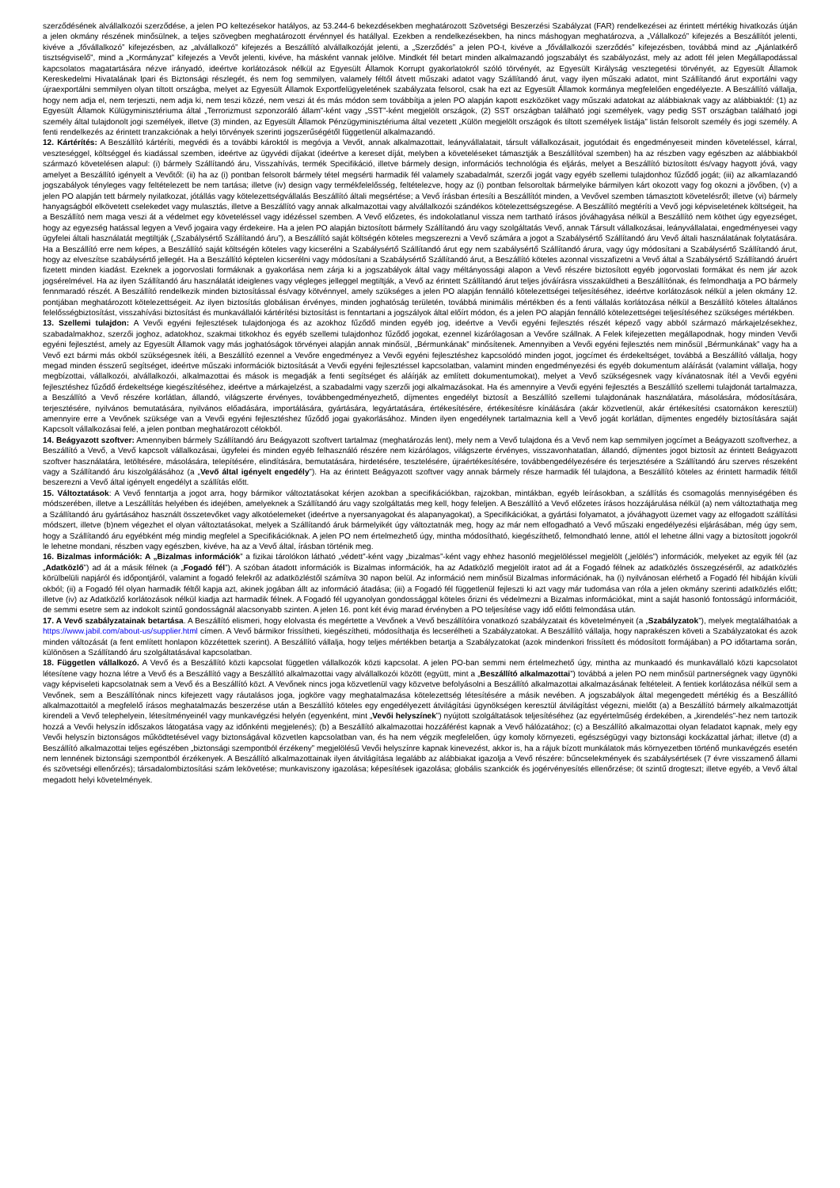szerződésének alvállalkozói szerződése, a jelen PO keltezésekor hatályos, az 53.244-6 bekezdésekben meghatározott Szövetségi Beszerzési Szabályzat (FAR) rendelkezései az érintett mértékig hivatkozás útján a jelen okmány részének minősülnek, a teljes szövegben meghatározott érvénnyel és hatállyal. Ezekben a rendelkezésekben, ha nincs máshogyan meghatározva, a „Vállalkozó” kifejezés a Beszállítót jelenti, kivéve a „fővállalkozó” kifejezésben, az „alvállalkozó” kifejezés a Beszállító alvállalkozóját jelenti, a „Szerződés” a jelen PO-t, kivéve a „fővállalkozói szerződés” kifejezésben, továbbá mind az „Ajánlatkérő tisztségviselő”, mind a „Kormányzat” kifejezés a Vevőt jelenti, kivéve, ha másként vannak jelölve. Mindkét fél betart minden alkalmazandó jogszabályt és szabályozást, mely az adott fél jelen Megállapodással kapcsolatos magatartására nézve irányadó, ideértve korlátozások nélkül az Egyesült Államok Korrupt gyakorlatokról szóló törvényét, az Egyesült Királyság vesztegetési törvényét, az Egyesült Államok Kereskedelmi Hivatalának Ipari és Biztonsági részlegét, és nem fog semmilyen, valamely féltől átvett műszaki adatot vagy Szállítandó árut, vagy ilyen műszaki adatot, mint Szállítandó árut exportálni vagy újraexportálni semmilyen olyan tiltott országba, melyet az Egyesült Államok Exportfelügyeletének szabályzata felsorol, csak ha ezt az Egyesült Államok kormánya megfelelően engedélyezte. A Beszállító vállalja, hogy nem adja el, nem terjeszti, nem adja ki, nem teszi közzé, nem veszi át és más módon sem továbbítja a jelen PO alapján kapott eszközöket vagy műszaki adatokat az alábbiaknak vagy az alábbiaktól: (1) az Egyesült Államok Külügyminisztériuma által „Terrorizmust szponzoráló állam”-ként vagy „SST”-ként megjelölt országok, (2) SST országban található jogi személyek, vagy pedig SST országban található jogi személy által tulajdonolt jogi személyek, illetve (3) minden, az Egyesült Államok Pénzügyminisztériuma által vezetett „Külön megjelölt országok és tiltott személyek listája” listán felsorolt személy és jogi személy. A fenti rendelkezés az érintett tranzakciónak a helyi törvények szerinti jogszerűségétől függetlenül alkalmazandó.
12. Kártérítés: A Beszállító kártéríti, megvédi és a további károktól is megóvja a Vevőt, annak alkalmazottait, leányvállalatait, társult vállalkozásait, jogutódait és engedményeseit minden követeléssel, kárral, veszteséggel, költséggel és kiadással szemben, ideértve az ügyvédi díjakat (ideértve a kereset díját, melyben a követeléseket támasztják a Beszállítóval szemben) ha az részben vagy egészben az alábbiakból származó követelésen alapul: (i) bármely Szállítandó áru, Visszahívás, termék Specifikáció, illetve bármely design, információs technológia és eljárás, melyet a Beszállító biztosított és/vagy hagyott jóvá, vagy amelyet a Beszállító igényelt a Vevőtől: (ii) ha az (i) pontban felsorolt bármely tétel megsérti harmadik fél valamely szabadalmát, szerzői jogát vagy egyéb szellemi tulajdonhoz fűződő jogát; (iii) az alkamlazandó jogszabályok tényleges vagy feltételezett be nem tartása; illetve (iv) design vagy termékfelelősség, feltételezve, hogy az (i) pontban felsoroltak bármelyike bármilyen kárt okozott vagy fog okozni a jövőben, (v) a jelen PO alapján tett bármely nyilatkozat, jótállás vagy kötelezettségvállalás Beszállító általi megsértése; a Vevő írásban értesíti a Beszállítót minden, a Vevővel szemben támasztott követelésről; illetve (vi) bármely hanyagságból elkövetett cselekedet vagy mulasztás, illetve a Beszállító vagy annak alkalmazottai vagy alvállalkozói szándékos kötelezettségszegése. A Beszállító megtéríti a Vevő jogi képviseletének költségeit, ha a Beszállító nem maga veszi át a védelmet egy követeléssel vagy idézéssel szemben. A Vevő előzetes, és indokolatlanul vissza nem tartható írásos jóváhagyása nélkül a Beszállító nem köthet úgy egyezséget, hogy az egyezség hatással legyen a Vevő jogaira vagy érdekeire. Ha a jelen PO alapján biztosított bármely Szállítandó áru vagy szolgáltatás Vevő, annak Társult vállalkozásai, leányvállalatai, engedményesei vagy ügyfelei általi használatát megtiltják („Szabálysértő Szállítandó áru”), a Beszállító saját költségén köteles megszerezni a Vevő számára a jogot a Szabálysértő Szállítandó áru Vevő általi használatának folytatására. Ha a Beszállító erre nem képes, a Beszállító saját költségén köteles vagy kicserélni a Szabálysértő Szállítandó árut egy nem szabálysértő Szállítandó árura, vagy úgy módosítani a Szabálysértő Szállítandó árut, hogy az elveszítse szabálysértő jellegét. Ha a Beszállító képtelen kicserélni vagy módosítani a Szabálysértő Szállítandó árut, a Beszállító köteles azonnal visszafizetni a Vevő által a Szabálysértő Szállítandó áruért fizetett minden kiadást. Ezeknek a jogorvoslati formáknak a gyakorlása nem zárja ki a jogszabályok által vagy méltányossági alapon a Vevő részére biztosított egyéb jogorvoslati formákat és nem jár azok jogsérelmével. Ha az ilyen Szállítandó áru használatát ideiglenes vagy végleges jelleggel megtiltják, a Vevő az érintett Szállítandó árut teljes jóváírásra visszaküldheti a Beszállítónak, és felmondhatja a PO bármely fennmaradó részét. A Beszállító rendelkezik minden biztosítással és/vagy kötvénnyel, amely szükséges a jelen PO alapján fennálló kötelezettségei teljesítéséhez, ideértve korlátozások nélkül a jelen okmány 12. pontjában meghatározott kötelezettségeit. Az ilyen biztosítás globálisan érvényes, minden joghatóság területén, továbbá minimális mértékben és a fenti vállalás korlátozása nélkül a Beszállító köteles általános felelősségbiztosítást, visszahívási biztosítást és munkavállalói kártérítési biztosítást is fenntartani a jogszályok által előírt módon, és a jelen PO alapján fennálló kötelezettségei teljesítéséhez szükséges mértékben.
13. Szellemi tulajdon: A Vevői egyéni fejlesztések tulajdonjoga és az azokhoz fűződő minden egyéb jog, ideértve a Vevői egyéni fejlesztés részét képező vagy abból származó márkajelzésekhez, szabadalmakhoz, szerzői joghoz, adatokhoz, szakmai titkokhoz és egyéb szellemi tulajdonhoz fűződő jogokat, ezennel kizárólagosan a Vevőre szállnak. A Felek kifejezetten megállapodnak, hogy minden Vevői egyéni fejlesztést, amely az Egyesült Államok vagy más joghatóságok törvényei alapján annak minősül, „Bérmunkának” minősítenek. Amennyiben a Vevői egyéni fejlesztés nem minősül „Bérmunkának” vagy ha a Vevő ezt bármi más okból szükségesnek ítéli, a Beszállító ezennel a Vevőre engedményez a Vevői egyéni fejlesztéshez kapcsolódó minden jogot, jogcímet és érdekeltséget, továbbá a Beszállító vállalja, hogy megad minden ésszerű segítséget, ideértve műszaki információk biztosítását a Vevői egyéni fejlesztéssel kapcsolatban, valamint minden engedményezési és egyéb dokumentum aláírását (valamint vállalja, hogy megbízottai, vállalkozói, alvállalkozói, alkalmazottai és mások is megadják a fenti segítséget és aláírják az említett dokumentumokat), melyet a Vevő szükségesnek vagy kívánatosnak ítél a Vevői egyéni fejlesztéshez fűződő érdekeltsége kiegészítéséhez, ideértve a márkajelzést, a szabadalmi vagy szerzői jogi alkalmazásokat. Ha és amennyire a Vevői egyéni fejlesztés a Beszállító szellemi tulajdonát tartalmazza, a Beszállító a Vevő részére korlátlan, állandó, világszerte érvényes, továbbengedményezhető, díjmentes engedélyt biztosít a Beszállító szellemi tulajdonának használatára, másolására, módosítására, terjesztésére, nyilvános bemutatására, nyilvános előadására, importálására, gyártására, legyártatására, értékesítésére, értékesítésre kínálására (akár közvetlenül, akár értékesítési csatornákon keresztül) amennyire erre a Vevőnek szüksége van a Vevői egyéni fejlesztéshez fűződő jogai gyakorlásához. Minden ilyen engedélynek tartalmaznia kell a Vevő jogát korlátlan, díjmentes engedély biztosítására saját Kapcsolt vállalkozásai felé, a jelen pontban meghatározott célokból.
14. Beágyazott szoftver: Amennyiben bármely Szállítandó áru Beágyazott szoftvert tartalmaz (meghatározás lent), mely nem a Vevő tulajdona és a Vevő nem kap semmilyen jogcímet a Beágyazott szoftverhez, a Beszállító a Vevő, a Vevő kapcsolt vállalkozásai, ügyfelei és minden egyéb felhasználó részére nem kizárólagos, világszerte érvényes, visszavonhatatlan, állandó, díjmentes jogot biztosít az érintett Beágyazott szoftver használatára, letöltésére, másolására, telepítésére, elindítására, bemutatására, hirdetésére, tesztelésére, újraértékesítésére, továbbengedélyezésére és terjesztésére a Szállítandó áru szerves részeként vagy a Szállítandó áru kiszolgálásához (a „Vevő által igényelt engedély”). Ha az érintett Beágyazott szoftver vagy annak bármely része harmadik fél tulajdona, a Beszállító köteles az érintett harmadik féltől beszerezni a Vevő által igényelt engedélyt a szállítás előtt.
15. Változtatások: A Vevő fenntartja a jogot arra, hogy bármikor változtatásokat kérjen azokban a specifikációkban, rajzokban, mintákban, egyéb leírásokban, a szállítás és csomagolás mennyiségében és módszerében, illetve a Leszállítás helyében és idejében, amelyeknek a Szállítandó áru vagy szolgáltatás meg kell, hogy feleljen. A Beszállító a Vevő előzetes írásos hozzájárulása nélkül (a) nem változtathatja meg a Szállítandó áru gyártásához használt összetevőket vagy alkotóelemeket (ideértve a nyersanyagokat és alapanyagokat), a Specifikációkat, a gyártási folyamatot, a jóváhagyott üzemet vagy az elfogadott szállítási módszert, illetve (b)nem végezhet el olyan változtatásokat, melyek a Szállítandó áruk bármelyikét úgy változtatnák meg, hogy az már nem elfogadható a Vevő műszaki engedélyezési eljárásában, még úgy sem, hogy a Szállítandó áru egyébként még mindig megfelel a Specifikációknak. A jelen PO nem értelmezhető úgy, mintha módosítható, kiegészíthető, felmondható lenne, attól el lehetne állni vagy a biztosított jogokról le lehetne mondani, részben vagy egészben, kivéve, ha az a Vevő által, írásban történik meg.
16. Bizalmas információk: A „Bizalmas információk” a fizikai tárolókon látható „védett”-ként vagy „bizalmas”-ként vagy ehhez hasonló megjelöléssel megjelölt („jelölés”) információk, melyeket az egyik fél (az „Adatközlő”) ad át a másik félnek (a „Fogadó fél”). A szóban átadott információk is Bizalmas információk, ha az Adatközlő megjelölt iratot ad át a Fogadó félnek az adatközlés összegzéséről, az adatközlés körülbelüli napjáról és időpontjáról, valamint a fogadó felekről az adatközléstől számítva 30 napon belül. Az információ nem minősül Bizalmas információnak, ha (i) nyilvánosan elérhető a Fogadó fél hibáján kívüli okból; (ii) a Fogadó fél olyan harmadik féltől kapja azt, akinek jogában állt az információ átadása; (iii) a Fogadó fél függetlenül fejleszti ki azt vagy már tudomása van róla a jelen okmány szerinti adatközlés előtt; illetve (iv) az Adatközlő korlátozások nélkül kiadja azt harmadik félnek. A Fogadó fél ugyanolyan gondossággal köteles őrizni és védelmezni a Bizalmas információkat, mint a saját hasonló fontosságú információit, de semmi esetre sem az indokolt szintű gondosságnál alacsonyabb szinten. A jelen 16. pont két évig marad érvényben a PO teljesítése vagy idő előtti felmondása után.
17. A Vevő szabályzatainak betartása. A Beszállító elismeri, hogy elolvasta és megértette a Vevőnek a Vevő beszállítóira vonatkozó szabályzatait és követelményeit (a „Szabályzatok”), melyek megtalálhatóak a https://www.jabil.com/about-us/supplier.html címen. A Vevő bármikor frissítheti, kiegészítheti, módosíthatja és lecserélheti a Szabályzatokat. A Beszállító vállalja, hogy naprakészen követi a Szabályzatokat és azok minden változását (a fent említett honlapon közzétettek szerint). A Beszállító vállalja, hogy teljes mértékben betartja a Szabályzatokat (azok mindenkori frissített és módosított formájában) a PO időtartama során, különösen a Szállítandó áru szolgáltatásával kapcsolatban.
18. Független vállalkozó. A Vevő és a Beszállító közti kapcsolat független vállalkozók közti kapcsolat. A jelen PO-ban semmi nem értelmezhető úgy, mintha az munkaadó és munkavállaló közti kapcsolatot létesítene vagy hozna létre a Vevő és a Beszállító vagy a Beszállító alkalmazottai vagy alvállalkozói között (együtt, mint a „Beszállító alkalmazottai”) továbbá a jelen PO nem minősül partnerségnek vagy ügynöki vagy képviseleti kapcsolatnak sem a Vevő és a Beszállító közt. A Vevőnek nincs joga közvetlenül vagy közvetve befolyásolni a Beszállító alkalmazottai alkalmazásának feltételeit. A fentiek korlátozása nélkül sem a Vevőnek, sem a Beszállítónak nincs kifejezett vagy ráutalásos joga, jogköre vagy meghatalmazása kötelezettség létesítésére a másik nevében. A jogszabályok által megengedett mértékig és a Beszállító alkalmazottaitól a megfelelő írásos meghatalmazás beszerzése után a Beszállító köteles egy engedélyezett átvilágítási ügynökségen keresztül átvilágítást végezni, mielőtt (a) a Beszállító bármely alkalmazottját kirendeli a Vevő telephelyein, létesítményeinél vagy munkavégzési helyén (egyenként, mint „Vevői helyszínek”) nyújtott szolgáltatások teljesítéséhez (az egyértelműség érdekében, a „kirendelés”-hez nem tartozik hozzá a Vevői helyszín időszakos látogatása vagy az időnkénti megjelenés); (b) a Beszállító alkalmazottai hozzáférést kapnak a Vevő hálózatához; (c) a Beszállító alkalmazottai olyan feladatot kapnak, mely egy Vevői helyszín biztonságos működtetésével vagy biztonságával közvetlen kapcsolatban van, és ha nem végzik megfelelően, úgy komoly környezeti, egészségügyi vagy biztonsági kockázattal járhat; illetve (d) a Beszállító alkalmazottai teljes egészében „biztonsági szempontból érzékeny” megjelölésű Vevői helyszínre kapnak kinevezést, akkor is, ha a rájuk bízott munkálatok más környezetben történő munkavégzés esetén nem lennének biztonsági szempontból érzékenyek. A Beszállító alkalmazottainak ilyen átvilágítása legalább az alábbiakat igazolja a Vevő részére: bűncselekmények és szabálysértések (7 évre visszamenő állami és szövetségi ellenőrzés); társadalombiztosítási szám lekövetése; munkaviszony igazolása; képesítések igazolása; globális szankciók és jogérvényesítés ellenőrzése; öt szintű drogteszt; illetve egyéb, a Vevő által megadott helyi követelmények.